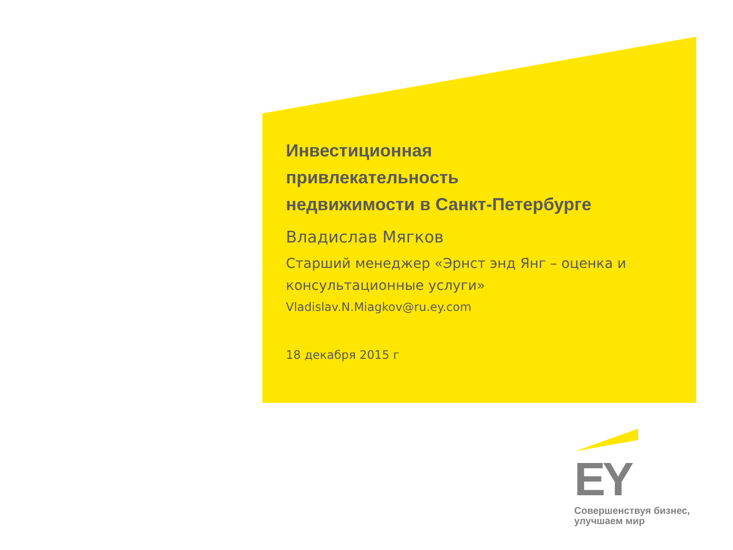Инвестиционная
привлекательность
недвижимости в Санкт-Петербурге
Владислав Мягков
Старший менеджер «Эрнст энд Янг – оценка и консультационные услуги»
Vladislav.N.Miagkov@ru.ey.com
18 декабря 2015 г
EY
Совершенствуя бизнес,
улучшаем мир